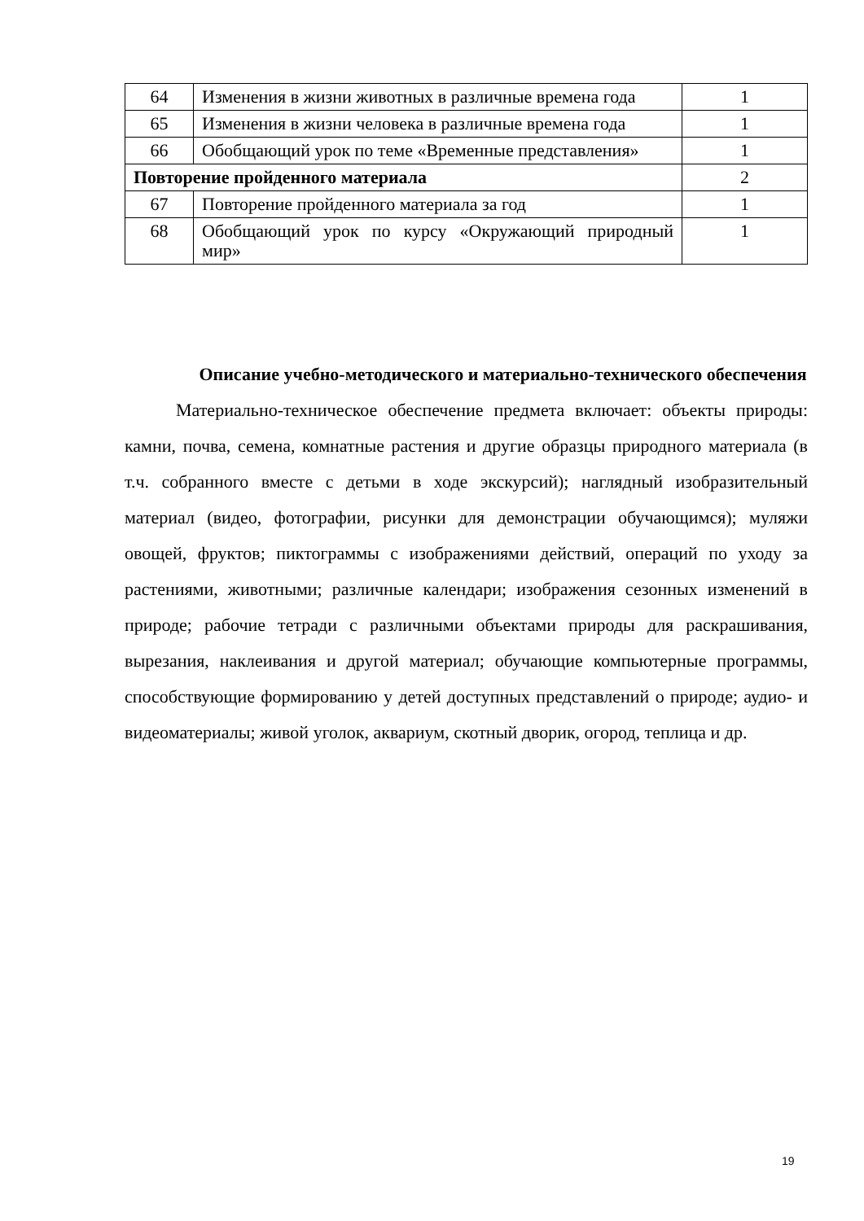| 64 | Изменения в жизни животных в различные времена года | 1 |
| 65 | Изменения в жизни человека в различные времена года | 1 |
| 66 | Обобщающий урок по теме «Временные представления» | 1 |
| Повторение пройденного материала | | 2 |
| 67 | Повторение пройденного материала за год | 1 |
| 68 | Обобщающий урок по курсу «Окружающий природный мир» | 1 |
Описание учебно-методического и материально-технического обеспечения
Материально-техническое обеспечение предмета включает: объекты природы: камни, почва, семена, комнатные растения и другие образцы природного материала (в т.ч. собранного вместе с детьми в ходе экскурсий); наглядный изобразительный материал (видео, фотографии, рисунки для демонстрации обучающимся); муляжи овощей, фруктов; пиктограммы с изображениями действий, операций по уходу за растениями, животными; различные календари; изображения сезонных изменений в природе; рабочие тетради с различными объектами природы для раскрашивания, вырезания, наклеивания и другой материал; обучающие компьютерные программы, способствующие формированию у детей доступных представлений о природе; аудио- и видеоматериалы; живой уголок, аквариум, скотный дворик, огород, теплица и др.
19